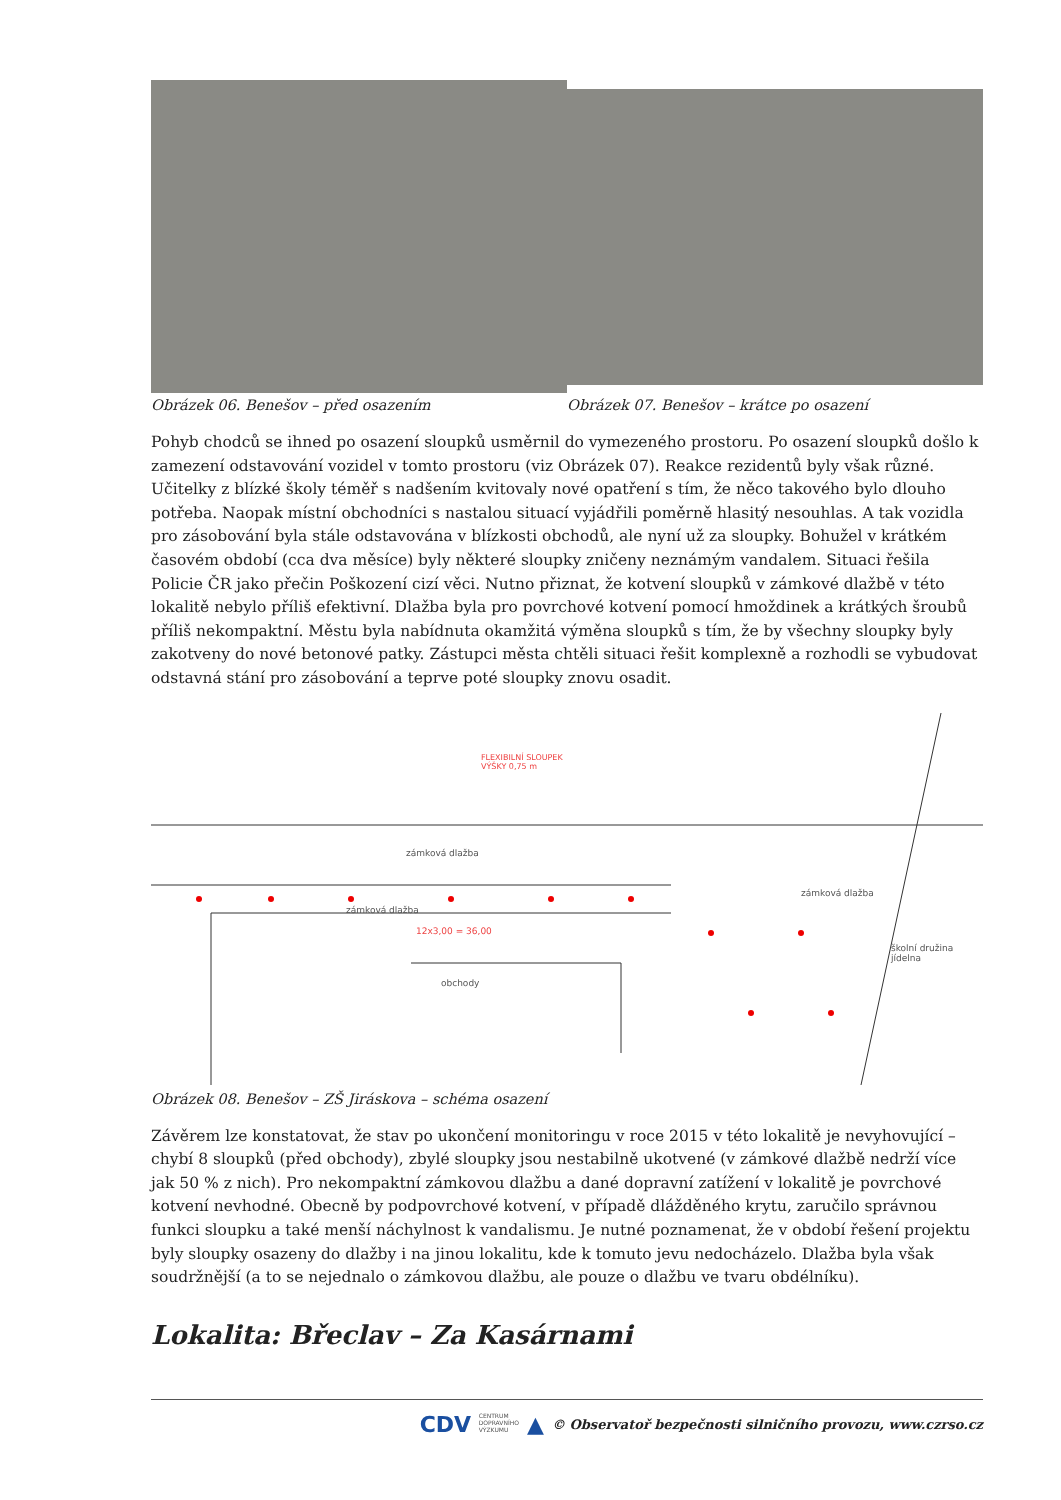Obrázek 06. Benešov – před osazením
Obrázek 07. Benešov – krátce po osazení
Pohyb chodců se ihned po osazení sloupků usměrnil do vymezeného prostoru. Po osazení sloupků došlo k zamezení odstavování vozidel v tomto prostoru (viz Obrázek 07). Reakce rezidentů byly však různé. Učitelky z blízké školy téměř s nadšením kvitovaly nové opatření s tím, že něco takového bylo dlouho potřeba. Naopak místní obchodníci s nastalou situací vyjádřili poměrně hlasitý nesouhlas. A tak vozidla pro zásobování byla stále odstavována v blízkosti obchodů, ale nyní už za sloupky. Bohužel v krátkém časovém období (cca dva měsíce) byly některé sloupky zničeny neznámým vandalem. Situaci řešila Policie ČR jako přečin Poškození cizí věci. Nutno přiznat, že kotvení sloupků v zámkové dlažbě v této lokalitě nebylo příliš efektivní. Dlažba byla pro povrchové kotvení pomocí hmoždinek a krátkých šroubů příliš nekompaktní. Městu byla nabídnuta okamžitá výměna sloupků s tím, že by všechny sloupky byly zakotveny do nové betonové patky. Zástupci města chtěli situaci řešit komplexně a rozhodli se vybudovat odstavná stání pro zásobování a teprve poté sloupky znovu osadit.
FLEXIBILNÍ SLOUPEK
VÝŠKY 0,75 m
zámková dlažba
zámková dlažba
12x3,00 = 36,00
obchody
zámková dlažba
školní družina jídelna
Obrázek 08. Benešov – ZŠ Jiráskova – schéma osazení
Závěrem lze konstatovat, že stav po ukončení monitoringu v roce 2015 v této lokalitě je nevyhovující – chybí 8 sloupků (před obchody), zbylé sloupky jsou nestabilně ukotvené (v zámkové dlažbě nedrží více jak 50 % z nich). Pro nekompaktní zámkovou dlažbu a dané dopravní zatížení v lokalitě je povrchové kotvení nevhodné. Obecně by podpovrchové kotvení, v případě dlážděného krytu, zaručilo správnou funkci sloupku a také menší náchylnost k vandalismu. Je nutné poznamenat, že v období řešení projektu byly sloupky osazeny do dlažby i na jinou lokalitu, kde k tomuto jevu nedocházelo. Dlažba byla však soudržnější (a to se nejednalo o zámkovou dlažbu, ale pouze o dlažbu ve tvaru obdélníku).
Lokalita: Břeclav – Za Kasárnami
CDV CENTRUM
DOPRAVNÍHO
VÝZKUMU ▲ © Observatoř bezpečnosti silničního provozu, www.czrso.cz